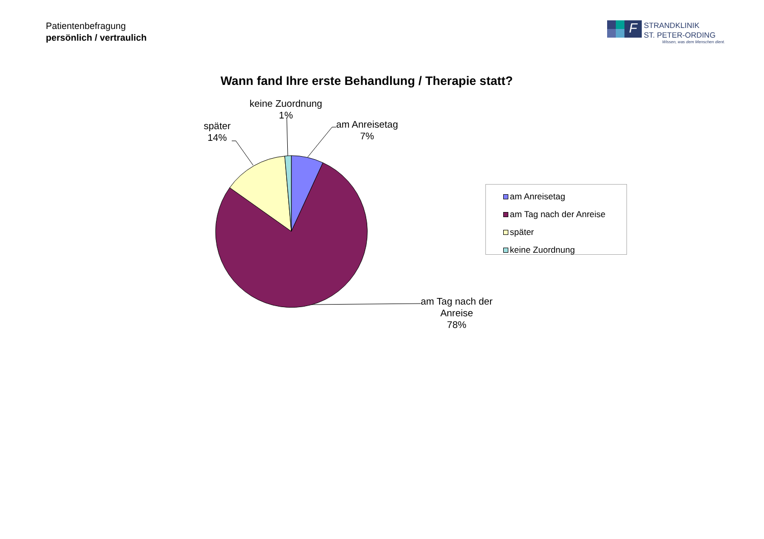Patientenbefragung
persönlich / vertraulich
F
STRANDKLINIK
ST. PETER-ORDING
Wissen, was dem Menschen dient.
Wann fand Ihre erste Behandlung / Therapie statt?
keine Zuordnung
1%
später
14%
am Anreisetag
7%
am Tag nach der
Anreise
78%
am Anreisetag
am Tag nach der Anreise
später
keine Zuordnung